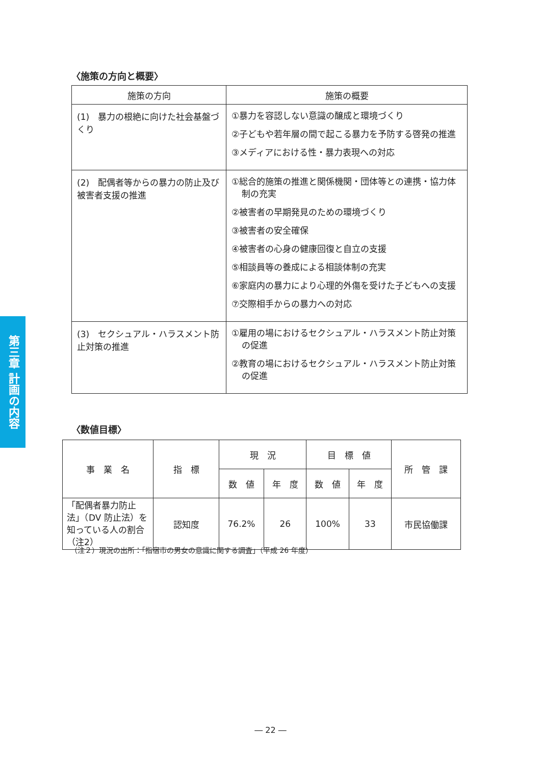第三章 計画の内容
〈施策の方向と概要〉
| 施策の方向 | 施策の概要 |
| --- | --- |
| (1) 暴力の根絶に向けた社会基盤づくり | ①暴力を容認しない意識の醸成と環境づくり ②子どもや若年層の間で起こる暴力を予防する啓発の推進 ③メディアにおける性・暴力表現への対応 |
| (2) 配偶者等からの暴力の防止及び被害者支援の推進 | ①総合的施策の推進と関係機関・団体等との連携・協力体制の充実 ②被害者の早期発見のための環境づくり ③被害者の安全確保 ④被害者の心身の健康回復と自立の支援 ⑤相談員等の養成による相談体制の充実 ⑥家庭内の暴力により心理的外傷を受けた子どもへの支援 ⑦交際相手からの暴力への対応 |
| (3) セクシュアル・ハラスメント防止対策の推進 | ①雇用の場におけるセクシュアル・ハラスメント防止対策の促進 ②教育の場におけるセクシュアル・ハラスメント防止対策の促進 |
〈数値目標〉
| 事 業 名 | 指 標 | 現 況 | | 目 標 値 | | 所 管 課 |
| --- | --- | --- | --- | --- | --- | --- |
| | | 数 値 | 年 度 | 数 値 | 年 度 | |
| 「配偶者暴力防止法」（DV 防止法）を知っている人の割合（注2） | 認知度 | 76.2% | 26 | 100% | 33 | 市民協働課 |
（注２）現況の出所：「指宿市の男女の意識に関する調査」（平成 26 年度）
― 22 ―